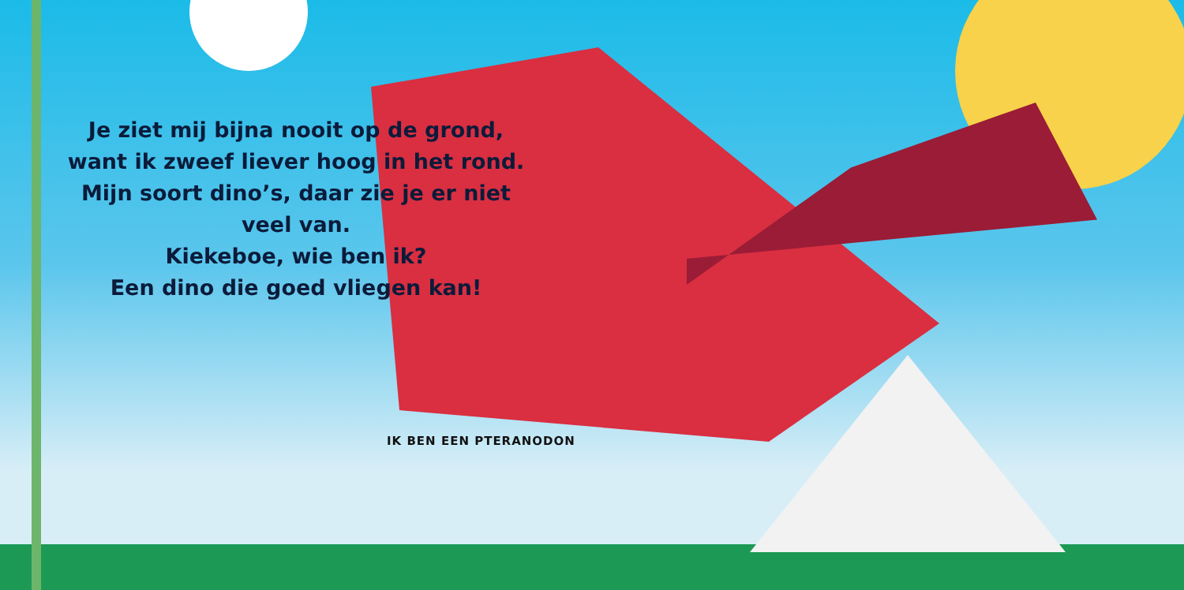Je ziet mij bijna nooit op de grond,
want ik zweef liever hoog in het rond.
Mijn soort dino’s, daar zie je er niet veel van.
Kiekeboe, wie ben ik?
Een dino die goed vliegen kan!
IK BEN EEN PTERANODON